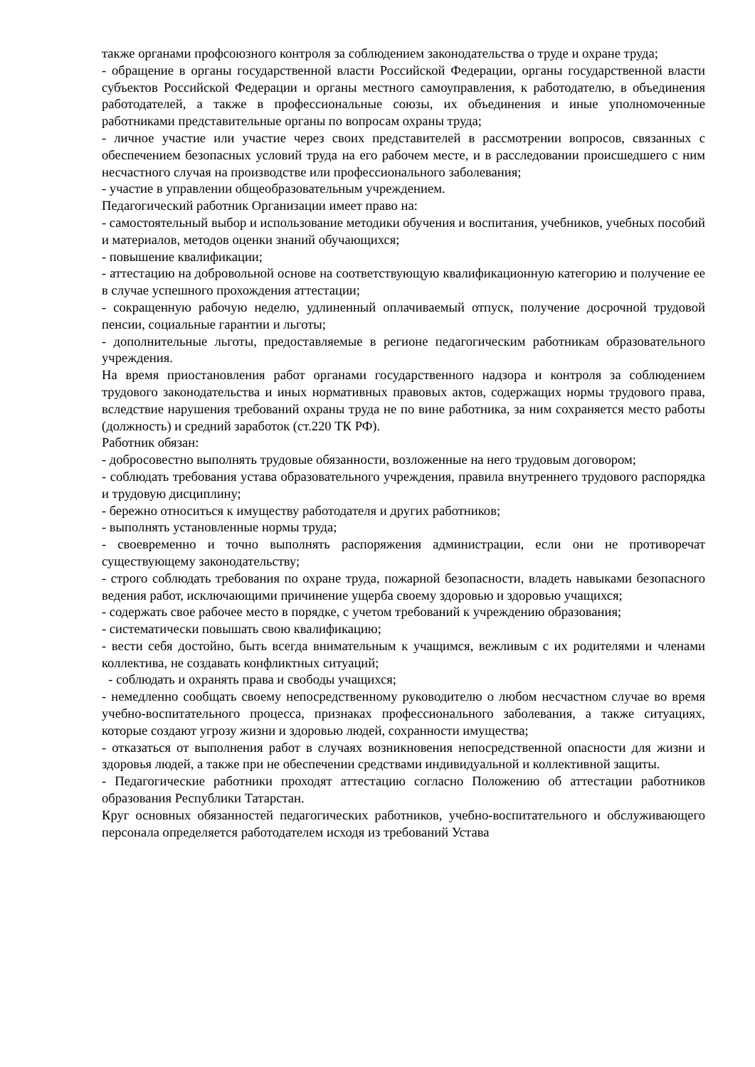также органами профсоюзного контроля за соблюдением законодательства о труде и охране труда;
- обращение в органы государственной власти Российской Федерации, органы государственной власти субъектов Российской Федерации и органы местного самоуправления, к работодателю, в объединения работодателей, а также в профессиональные союзы, их объединения и иные уполномоченные работниками представительные органы по вопросам охраны труда;
- личное участие или участие через своих представителей в рассмотрении вопросов, связанных с обеспечением безопасных условий труда на его рабочем месте, и в расследовании происшедшего с ним несчастного случая на производстве или профессионального заболевания;
- участие в управлении общеобразовательным учреждением.
Педагогический работник Организации имеет право на:
- самостоятельный выбор и использование методики обучения и воспитания, учебников, учебных пособий и материалов, методов оценки знаний обучающихся;
- повышение квалификации;
- аттестацию на добровольной основе на соответствующую квалификационную категорию и получение ее в случае успешного прохождения аттестации;
- сокращенную рабочую неделю, удлиненный оплачиваемый отпуск, получение досрочной трудовой пенсии, социальные гарантии и льготы;
- дополнительные льготы, предоставляемые в регионе педагогическим работникам образовательного учреждения.
На время приостановления работ органами государственного надзора и контроля за соблюдением трудового законодательства и иных нормативных правовых актов, содержащих нормы трудового права, вследствие нарушения требований охраны труда не по вине работника, за ним сохраняется место работы (должность) и средний заработок (ст.220 ТК РФ).
Работник обязан:
- добросовестно выполнять трудовые обязанности, возложенные на него трудовым договором;
- соблюдать требования устава образовательного учреждения, правила внутреннего трудового распорядка и трудовую дисциплину;
- бережно относиться к имуществу работодателя и других работников;
- выполнять установленные нормы труда;
- своевременно и точно выполнять распоряжения администрации, если они не противоречат существующему законодательству;
- строго соблюдать требования по охране труда, пожарной безопасности, владеть навыками безопасного ведения работ, исключающими причинение ущерба своему здоровью и здоровью учащихся;
- содержать свое рабочее место в порядке, с учетом требований к учреждению образования;
- систематически повышать свою квалификацию;
- вести себя достойно, быть всегда внимательным к учащимся, вежливым с их родителями и членами коллектива, не создавать конфликтных ситуаций;
- соблюдать и охранять права и свободы учащихся;
- немедленно сообщать своему непосредственному руководителю о любом несчастном случае во время учебно-воспитательного процесса, признаках профессионального заболевания, а также ситуациях, которые создают угрозу жизни и здоровью людей, сохранности имущества;
- отказаться от выполнения работ в случаях возникновения непосредственной опасности для жизни и здоровья людей, а также при не обеспечении средствами индивидуальной и коллективной защиты.
- Педагогические работники проходят аттестацию согласно Положению об аттестации работников образования Республики Татарстан.
Круг основных обязанностей педагогических работников, учебно-воспитательного и обслуживающего персонала определяется работодателем исходя из требований Устава